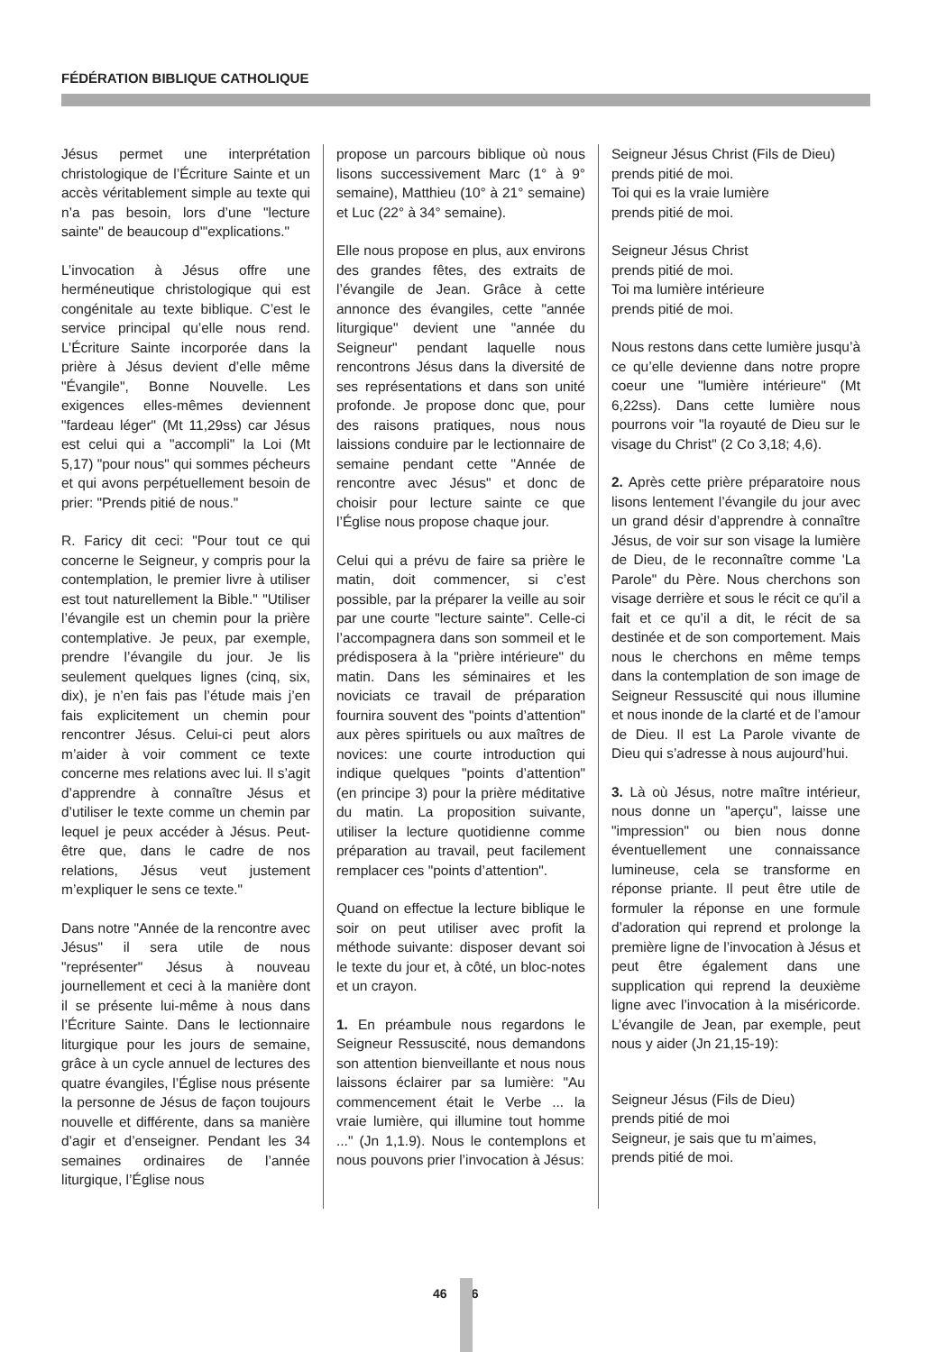FÉDÉRATION BIBLIQUE CATHOLIQUE
Jésus permet une interprétation christologique de l’Écriture Sainte et un accès véritablement simple au texte qui n’a pas besoin, lors d’une "lecture sainte" de beaucoup d'"explications."
L’invocation à Jésus offre une herméneutique christologique qui est congénitale au texte biblique. C’est le service principal qu’elle nous rend. L’Écriture Sainte incorporée dans la prière à Jésus devient d’elle même "Évangile", Bonne Nouvelle. Les exigences elles-mêmes deviennent "fardeau léger" (Mt 11,29ss) car Jésus est celui qui a "accompli" la Loi (Mt 5,17) "pour nous" qui sommes pécheurs et qui avons perpétuellement besoin de prier: "Prends pitié de nous."
R. Faricy dit ceci: "Pour tout ce qui concerne le Seigneur, y compris pour la contemplation, le premier livre à utiliser est tout naturellement la Bible." "Utiliser l’évangile est un chemin pour la prière contemplative. Je peux, par exemple, prendre l’évangile du jour. Je lis seulement quelques lignes (cinq, six, dix), je n’en fais pas l’étude mais j’en fais explicitement un chemin pour rencontrer Jésus. Celui-ci peut alors m’aider à voir comment ce texte concerne mes relations avec lui. Il s’agit d’apprendre à connaître Jésus et d’utiliser le texte comme un chemin par lequel je peux accéder à Jésus. Peut-être que, dans le cadre de nos relations, Jésus veut justement m’expliquer le sens ce texte."
Dans notre "Année de la rencontre avec Jésus" il sera utile de nous "représenter" Jésus à nouveau journellement et ceci à la manière dont il se présente lui-même à nous dans l’Écriture Sainte. Dans le lectionnaire liturgique pour les jours de semaine, grâce à un cycle annuel de lectures des quatre évangiles, l’Église nous présente la personne de Jésus de façon toujours nouvelle et différente, dans sa manière d’agir et d’enseigner. Pendant les 34 semaines ordinaires de l’année liturgique, l’Église nous
propose un parcours biblique où nous lisons successivement Marc (1° à 9° semaine), Matthieu (10° à 21° semaine) et Luc (22° à 34° semaine).
Elle nous propose en plus, aux environs des grandes fêtes, des extraits de l’évangile de Jean. Grâce à cette annonce des évangiles, cette "année liturgique" devient une "année du Seigneur" pendant laquelle nous rencontrons Jésus dans la diversité de ses représentations et dans son unité profonde. Je propose donc que, pour des raisons pratiques, nous nous laissions conduire par le lectionnaire de semaine pendant cette "Année de rencontre avec Jésus" et donc de choisir pour lecture sainte ce que l’Église nous propose chaque jour.
Celui qui a prévu de faire sa prière le matin, doit commencer, si c’est possible, par la préparer la veille au soir par une courte "lecture sainte". Celle-ci l’accompagnera dans son sommeil et le prédisposera à la "prière intérieure" du matin. Dans les séminaires et les noviciats ce travail de préparation fournira souvent des "points d’attention" aux pères spirituels ou aux maîtres de novices: une courte introduction qui indique quelques "points d’attention" (en principe 3) pour la prière méditative du matin. La proposition suivante, utiliser la lecture quotidienne comme préparation au travail, peut facilement remplacer ces "points d’attention".
Quand on effectue la lecture biblique le soir on peut utiliser avec profit la méthode suivante: disposer devant soi le texte du jour et, à côté, un bloc-notes et un crayon.
1. En préambule nous regardons le Seigneur Ressuscité, nous demandons son attention bienveillante et nous nous laissons éclairer par sa lumière: "Au commencement était le Verbe ... la vraie lumière, qui illumine tout homme ..." (Jn 1,1.9). Nous le contemplons et nous pouvons prier l’invocation à Jésus:
Seigneur Jésus Christ (Fils de Dieu)
prends pitié de moi.
Toi qui es la vraie lumière
prends pitié de moi.
Seigneur Jésus Christ
prends pitié de moi.
Toi ma lumière intérieure
prends pitié de moi.
Nous restons dans cette lumière jusqu’à ce qu’elle devienne dans notre propre coeur une "lumière intérieure" (Mt 6,22ss). Dans cette lumière nous pourrons voir "la royauté de Dieu sur le visage du Christ" (2 Co 3,18; 4,6).
2. Après cette prière préparatoire nous lisons lentement l’évangile du jour avec un grand désir d’apprendre à connaître Jésus, de voir sur son visage la lumière de Dieu, de le reconnaître comme 'La Parole" du Père. Nous cherchons son visage derrière et sous le récit ce qu’il a fait et ce qu’il a dit, le récit de sa destinée et de son comportement. Mais nous le cherchons en même temps dans la contemplation de son image de Seigneur Ressuscité qui nous illumine et nous inonde de la clarté et de l’amour de Dieu. Il est La Parole vivante de Dieu qui s’adresse à nous aujourd’hui.
3. Là où Jésus, notre maître intérieur, nous donne un "aperçu", laisse une "impression" ou bien nous donne éventuellement une connaissance lumineuse, cela se transforme en réponse priante. Il peut être utile de formuler la réponse en une formule d’adoration qui reprend et prolonge la première ligne de l’invocation à Jésus et peut être également dans une supplication qui reprend la deuxième ligne avec l’invocation à la miséricorde. L’évangile de Jean, par exemple, peut nous y aider (Jn 21,15-19):
Seigneur Jésus (Fils de Dieu)
prends pitié de moi
Seigneur, je sais que tu m’aimes,
prends pitié de moi.
46 6